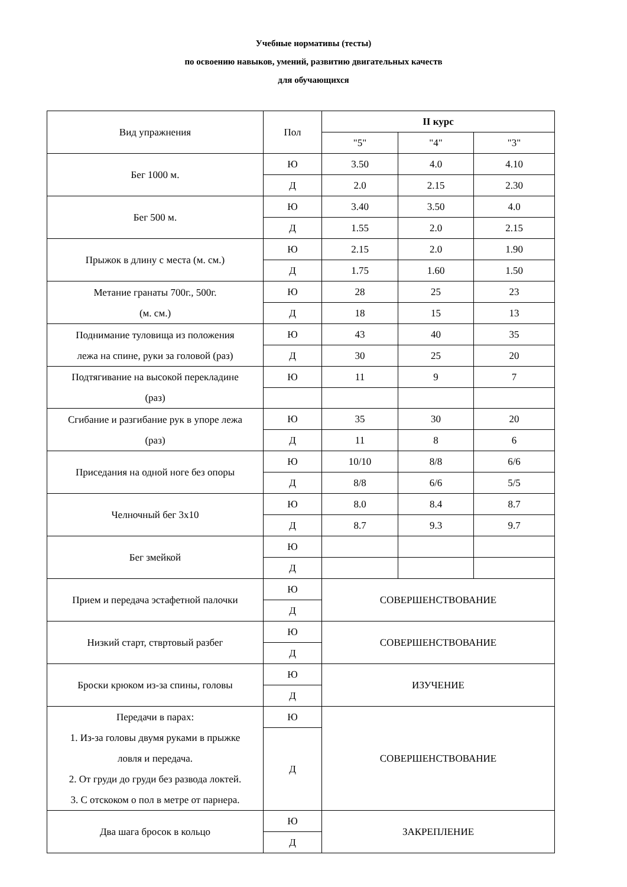Учебные нормативы (тесты)
по освоению навыков, умений, развитию двигательных качеств
для обучающихся
| Вид упражнения | Пол | II курс | | |
| --- | --- | --- | --- | --- |
| | | "5" | "4" | "3" |
| Бег 1000 м. | Ю | 3.50 | 4.0 | 4.10 |
| | Д | 2.0 | 2.15 | 2.30 |
| Бег 500 м. | Ю | 3.40 | 3.50 | 4.0 |
| | Д | 1.55 | 2.0 | 2.15 |
| Прыжок в длину с места (м. см.) | Ю | 2.15 | 2.0 | 1.90 |
| | Д | 1.75 | 1.60 | 1.50 |
| Метание гранаты 700г., 500г. (м. см.) | Ю | 28 | 25 | 23 |
| | Д | 18 | 15 | 13 |
| Поднимание туловища из положения лежа на спине, руки за головой (раз) | Ю | 43 | 40 | 35 |
| | Д | 30 | 25 | 20 |
| Подтягивание на высокой перекладине (раз) | Ю | 11 | 9 | 7 |
| Сгибание и разгибание рук в упоре лежа (раз) | Ю | 35 | 30 | 20 |
| | Д | 11 | 8 | 6 |
| Приседания на одной ноге без опоры | Ю | 10/10 | 8/8 | 6/6 |
| | Д | 8/8 | 6/6 | 5/5 |
| Челночный бег 3х10 | Ю | 8.0 | 8.4 | 8.7 |
| | Д | 8.7 | 9.3 | 9.7 |
| Бег змейкой | Ю | | | |
| | Д | | | |
| Прием и передача эстафетной палочки | Ю | СОВЕРШЕНСТВОВАНИЕ | | |
| | Д | | | |
| Низкий старт, ствртовый разбег | Ю | СОВЕРШЕНСТВОВАНИЕ | | |
| | Д | | | |
| Броски крюком из-за спины, головы | Ю | ИЗУЧЕНИЕ | | |
| | Д | | | |
| Передачи в парах: 1. Из-за головы двумя руками в прыжке ловля и передача. 2. От груди до груди без развода локтей. 3. С отскоком о пол в метре от парнера. | Ю | СОВЕРШЕНСТВОВАНИЕ | | |
| | Д | | | |
| Два шага бросок в кольцо | Ю | ЗАКРЕПЛЕНИЕ | | |
| | Д | | | |